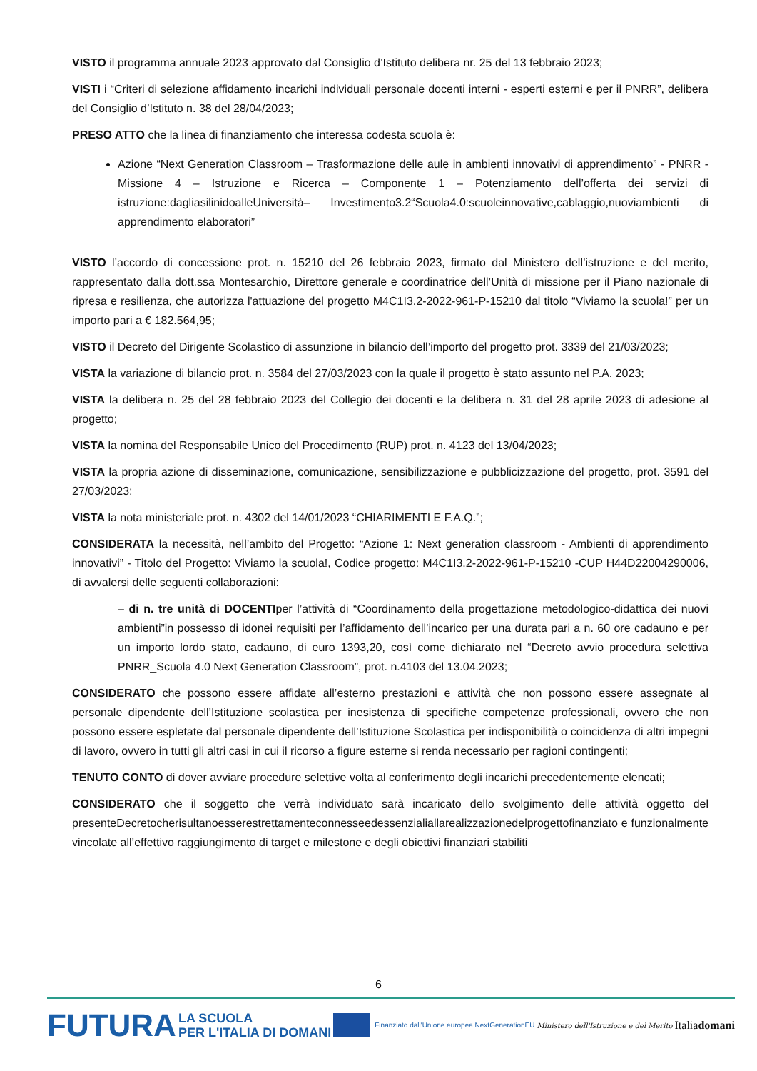VISTO il programma annuale 2023 approvato dal Consiglio d’Istituto delibera nr. 25 del 13 febbraio 2023;
VISTI i “Criteri di selezione affidamento incarichi individuali personale docenti interni - esperti esterni e per il PNRR”, delibera del Consiglio d’Istituto n. 38 del 28/04/2023;
PRESO ATTO che la linea di finanziamento che interessa codesta scuola è:
Azione “Next Generation Classroom – Trasformazione delle aule in ambienti innovativi di apprendimento” - PNRR - Missione 4 – Istruzione e Ricerca – Componente 1 – Potenziamento dell’offerta dei servizi di istruzione:dagliasilinidoalleUniversità– Investimento3.2“Scuola4.0:scuoleinnovative,cablaggio,nuoviambienti di apprendimento elaboratori”
VISTO l’accordo di concessione prot. n. 15210 del 26 febbraio 2023, firmato dal Ministero dell’istruzione e del merito, rappresentato dalla dott.ssa Montesarchio, Direttore generale e coordinatrice dell’Unità di missione per il Piano nazionale di ripresa e resilienza, che autorizza l'attuazione del progetto M4C1I3.2-2022-961-P-15210 dal titolo “Viviamo la scuola!” per un importo pari a € 182.564,95;
VISTO il Decreto del Dirigente Scolastico di assunzione in bilancio dell’importo del progetto prot. 3339 del 21/03/2023;
VISTA la variazione di bilancio prot. n. 3584 del 27/03/2023 con la quale il progetto è stato assunto nel P.A. 2023;
VISTA la delibera n. 25 del 28 febbraio 2023 del Collegio dei docenti e la delibera n. 31 del 28 aprile 2023 di adesione al progetto;
VISTA la nomina del Responsabile Unico del Procedimento (RUP) prot. n. 4123 del 13/04/2023;
VISTA la propria azione di disseminazione, comunicazione, sensibilizzazione e pubblicizzazione del progetto, prot. 3591 del 27/03/2023;
VISTA la nota ministeriale prot. n. 4302 del 14/01/2023 “CHIARIMENTI E F.A.Q.”;
CONSIDERATA la necessità, nell’ambito del Progetto: “Azione 1: Next generation classroom - Ambienti di apprendimento innovativi” - Titolo del Progetto: Viviamo la scuola!, Codice progetto: M4C1I3.2-2022-961-P-15210 -CUP H44D22004290006, di avvalersi delle seguenti collaborazioni:
– di n. tre unità di DOCENTIper l’attività di “Coordinamento della progettazione metodologico-didattica dei nuovi ambienti”in possesso di idonei requisiti per l’affidamento dell’incarico per una durata pari a n. 60 ore cadauno e per un importo lordo stato, cadauno, di euro 1393,20, così come dichiarato nel “Decreto avvio procedura selettiva PNRR_Scuola 4.0 Next Generation Classroom”, prot. n.4103 del 13.04.2023;
CONSIDERATO che possono essere affidate all’esterno prestazioni e attività che non possono essere assegnate al personale dipendente dell’Istituzione scolastica per inesistenza di specifiche competenze professionali, ovvero che non possono essere espletate dal personale dipendente dell’Istituzione Scolastica per indisponibilità o coincidenza di altri impegni di lavoro, ovvero in tutti gli altri casi in cui il ricorso a figure esterne si renda necessario per ragioni contingenti;
TENUTO CONTO di dover avviare procedure selettive volta al conferimento degli incarichi precedentemente elencati;
CONSIDERATO che il soggetto che verrà individuato sarà incaricato dello svolgimento delle attività oggetto del presenteDecretocherisultanoesserestrettamenteconnesseedessenzialiallarealizzazionedelprogettofinanziato e funzionalmente vincolate all’effettivo raggiungimento di target e milestone e degli obiettivi finanziari stabiliti
6
FUTURA LA SCUOLA
PER L'ITALIA DI DOMANI Finanziato dall'Unione europea NextGenerationEU Ministero dell'Istruzione e del Merito Italiadomani